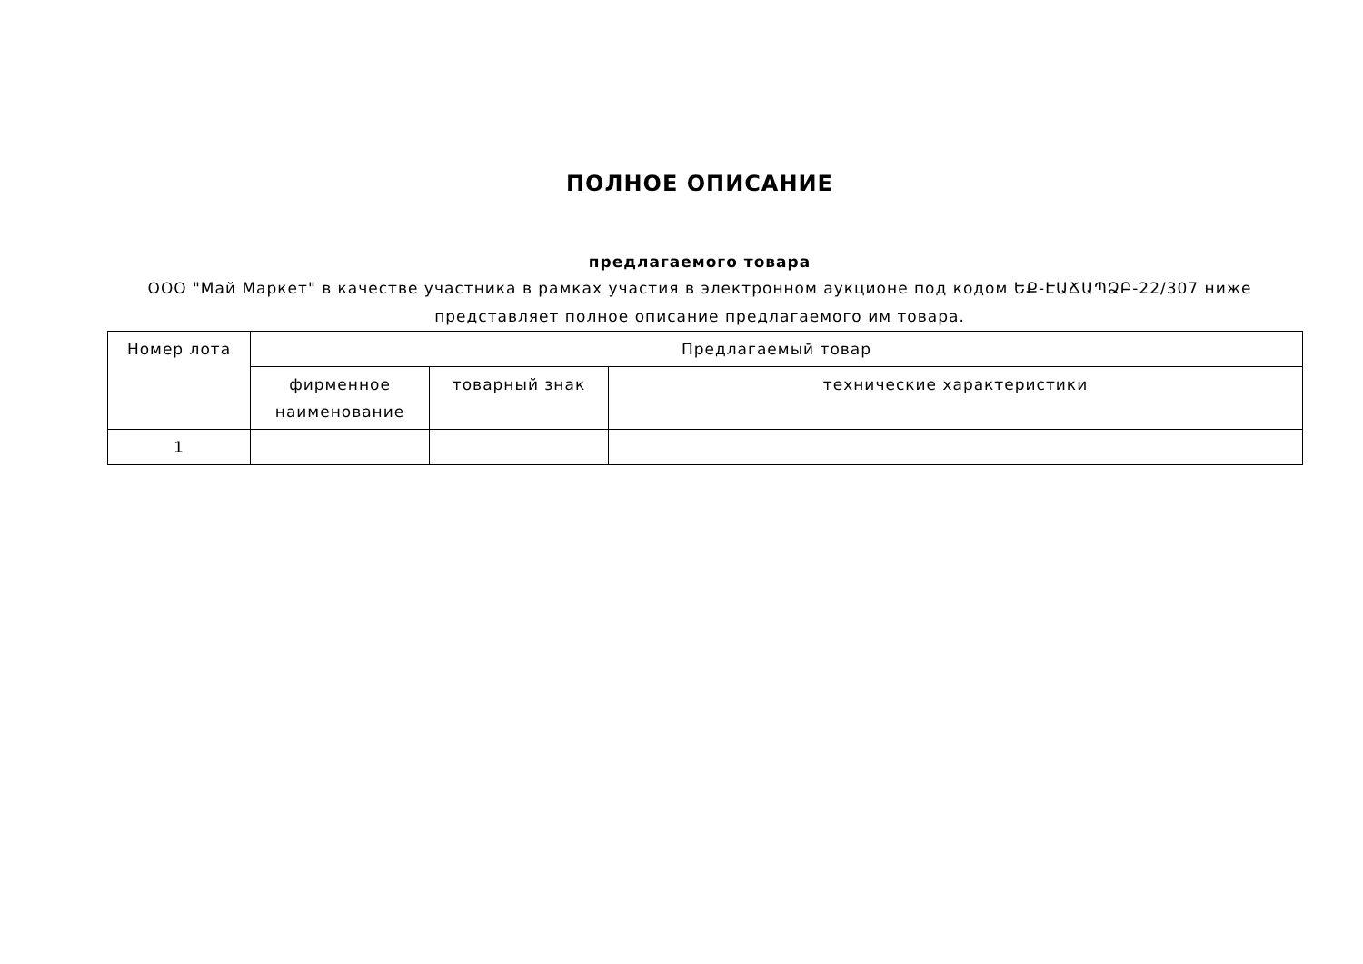ПОЛНОЕ ОПИСАНИЕ
предлагаемого товара
ООО "Май Маркет" в качестве участника в рамках участия в электронном аукционе под кодом ԵՔ-ԷԱՃԱՊՁԲ-22/307 ниже представляет полное описание предлагаемого им товара.
| Номер лота | Предлагаемый товар | | |
| --- | --- | --- | --- |
| | фирменное наименование | товарный знак | технические характеристики |
| 1 | | | |